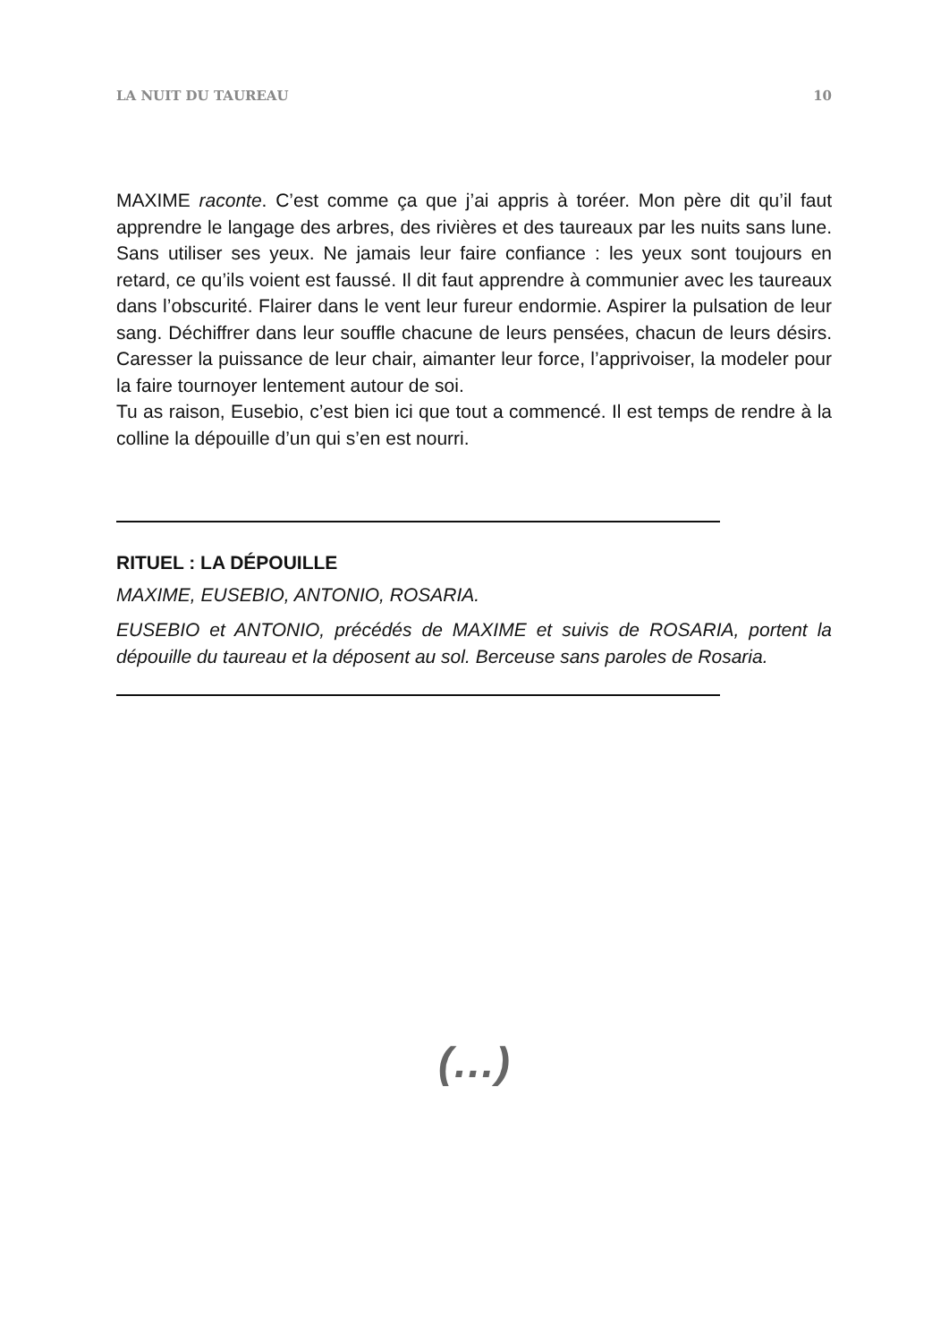LA NUIT DU TAUREAU 10
MAXIME raconte. C’est comme ça que j’ai appris à toréer. Mon père dit qu’il faut apprendre le langage des arbres, des rivières et des taureaux par les nuits sans lune. Sans utiliser ses yeux. Ne jamais leur faire confiance : les yeux sont toujours en retard, ce qu’ils voient est faussé. Il dit faut apprendre à communier avec les taureaux dans l’obscurité. Flairer dans le vent leur fureur endormie. Aspirer la pulsation de leur sang. Déchiffrer dans leur souffle chacune de leurs pensées, chacun de leurs désirs. Caresser la puissance de leur chair, aimanter leur force, l’apprivoiser, la modeler pour la faire tournoyer lentement autour de soi.
Tu as raison, Eusebio, c’est bien ici que tout a commencé. Il est temps de rendre à la colline la dépouille d’un qui s’en est nourri.
RITUEL : LA DÉPOUILLE
MAXIME, EUSEBIO, ANTONIO, ROSARIA.
EUSEBIO et ANTONIO, précédés de MAXIME et suivis de ROSARIA, portent la dépouille du taureau et la déposent au sol. Berceuse sans paroles de Rosaria.
(…)